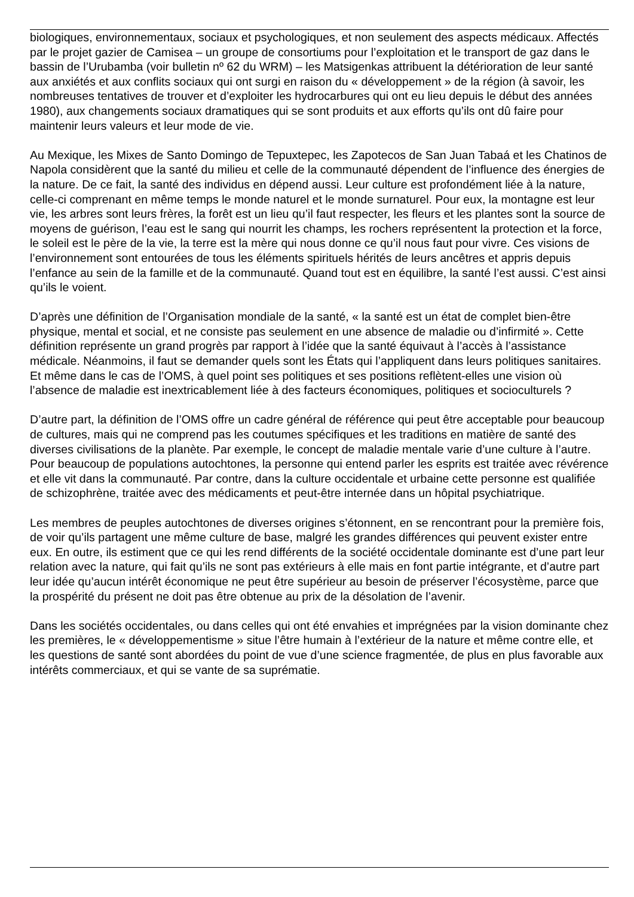biologiques, environnementaux, sociaux et psychologiques, et non seulement des aspects médicaux. Affectés par le projet gazier de Camisea – un groupe de consortiums pour l’exploitation et le transport de gaz dans le bassin de l’Urubamba (voir bulletin nº 62 du WRM) – les Matsigenkas attribuent la détérioration de leur santé aux anxiétés et aux conflits sociaux qui ont surgi en raison du « développement » de la région (à savoir, les nombreuses tentatives de trouver et d’exploiter les hydrocarbures qui ont eu lieu depuis le début des années 1980), aux changements sociaux dramatiques qui se sont produits et aux efforts qu’ils ont dû faire pour maintenir leurs valeurs et leur mode de vie.
Au Mexique, les Mixes de Santo Domingo de Tepuxtepec, les Zapotecos de San Juan Tabaá et les Chatinos de Napola considèrent que la santé du milieu et celle de la communauté dépendent de l’influence des énergies de la nature. De ce fait, la santé des individus en dépend aussi. Leur culture est profondément liée à la nature, celle-ci comprenant en même temps le monde naturel et le monde surnaturel. Pour eux, la montagne est leur vie, les arbres sont leurs frères, la forêt est un lieu qu’il faut respecter, les fleurs et les plantes sont la source de moyens de guérison, l’eau est le sang qui nourrit les champs, les rochers représentent la protection et la force, le soleil est le père de la vie, la terre est la mère qui nous donne ce qu’il nous faut pour vivre. Ces visions de l’environnement sont entourées de tous les éléments spirituels hérités de leurs ancêtres et appris depuis l’enfance au sein de la famille et de la communauté. Quand tout est en équilibre, la santé l’est aussi. C’est ainsi qu’ils le voient.
D’après une définition de l’Organisation mondiale de la santé, « la santé est un état de complet bien-être physique, mental et social, et ne consiste pas seulement en une absence de maladie ou d’infirmité ». Cette définition représente un grand progrès par rapport à l’idée que la santé équivaut à l’accès à l’assistance médicale. Néanmoins, il faut se demander quels sont les États qui l’appliquent dans leurs politiques sanitaires. Et même dans le cas de l’OMS, à quel point ses politiques et ses positions reflètent-elles une vision où l’absence de maladie est inextricablement liée à des facteurs économiques, politiques et socioculturels ?
D’autre part, la définition de l’OMS offre un cadre général de référence qui peut être acceptable pour beaucoup de cultures, mais qui ne comprend pas les coutumes spécifiques et les traditions en matière de santé des diverses civilisations de la planète. Par exemple, le concept de maladie mentale varie d’une culture à l’autre. Pour beaucoup de populations autochtones, la personne qui entend parler les esprits est traitée avec révérence et elle vit dans la communauté. Par contre, dans la culture occidentale et urbaine cette personne est qualifiée de schizophrène, traitée avec des médicaments et peut-être internée dans un hôpital psychiatrique.
Les membres de peuples autochtones de diverses origines s’étonnent, en se rencontrant pour la première fois, de voir qu’ils partagent une même culture de base, malgré les grandes différences qui peuvent exister entre eux. En outre, ils estiment que ce qui les rend différents de la société occidentale dominante est d’une part leur relation avec la nature, qui fait qu’ils ne sont pas extérieurs à elle mais en font partie intégrante, et d’autre part leur idée qu’aucun intérêt économique ne peut être supérieur au besoin de préserver l’écosystème, parce que la prospérité du présent ne doit pas être obtenue au prix de la désolation de l’avenir.
Dans les sociétés occidentales, ou dans celles qui ont été envahies et imprégnées par la vision dominante chez les premières, le « développementisme » situe l’être humain à l’extérieur de la nature et même contre elle, et les questions de santé sont abordées du point de vue d’une science fragmentée, de plus en plus favorable aux intérêts commerciaux, et qui se vante de sa suprématie.